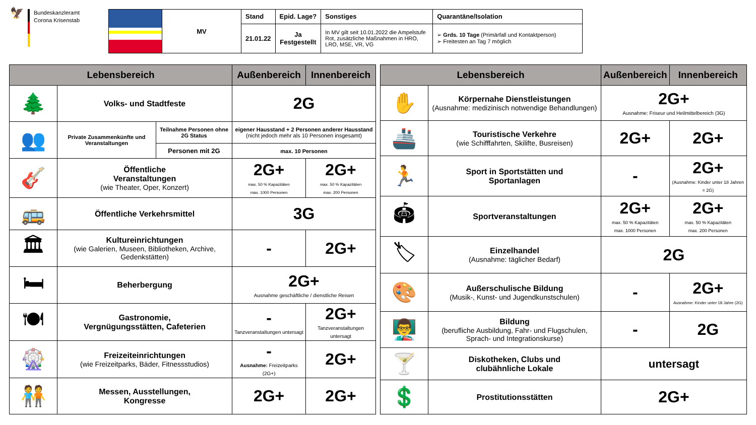🦅
Bundeskanzleramt
Corona Krisenstab
| | MV | Stand | Epid. Lage? | Sonstiges | Quarantäne/Isolation |
| | | 21.01.22 | Ja Festgestellt | In MV gilt seit 10.01.2022 die Ampelstufe Rot, zusätzliche Maßnahmen in HRO, LRO, MSE, VR, VG | ➢ Grds. 10 Tage (Primärfall und Kontaktperson) ➢ Freitesten an Tag 7 möglich |
| Lebensbereich | | | Außenbereich | Innenbereich |
| --- | --- | --- | --- | --- |
| 🌲 | Volks- und Stadtfeste | | 2G | |
| 👥 | Private Zusammenkünfte und Veranstaltungen | Teilnahme Personen ohne 2G Status | eigener Hausstand + 2 Personen anderer Hausstand (nicht jedoch mehr als 10 Personen insgesamt) | |
| | | Personen mit 2G | max. 10 Personen | |
| 🎸 | Öffentliche Veranstaltungen (wie Theater, Oper, Konzert) | | 2G+ max. 50 % Kapazitäten max. 1000 Personen | 2G+ max. 50 % Kapazitäten max. 200 Personen |
| 🚌 | Öffentliche Verkehrsmittel | | 3G | |
| 🏛 | Kultureinrichtungen (wie Galerien, Museen, Bibliotheken, Archive, Gedenkstätten) | | - | 2G+ |
| 🛏 | Beherbergung | | 2G+ Ausnahme geschäftliche / dienstliche Reisen | |
| 🍽 | Gastronomie, Vergnügungsstätten, Cafeterien | | - Tanzveranstaltungen untersagt | 2G+ Tanzveranstaltungen untersagt |
| 🎡 | Freizeiteinrichtungen (wie Freizeitparks, Bäder, Fitnessstudios) | | - Ausnahme: Freizeitparks (2G+) | 2G+ |
| 🧑‍🤝‍🧑 | Messen, Ausstellungen, Kongresse | | 2G+ | 2G+ |
| Lebensbereich | | Außenbereich | Innenbereich |
| --- | --- | --- | --- |
| ✋ | Körpernahe Dienstleistungen (Ausnahme: medizinisch notwendige Behandlungen) | 2G+ Ausnahme: Friseur und Heilmittelbereich (3G) | |
| 🚢 | Touristische Verkehre (wie Schifffahrten, Skilifte, Busreisen) | 2G+ | 2G+ |
| 🏃 | Sport in Sportstätten und Sportanlagen | - | 2G+ (Ausnahme: Kinder unter 18 Jahren = 2G) |
| 🏟 | Sportveranstaltungen | 2G+ max. 50 % Kapazitäten max. 1000 Personen | 2G+ max. 50 % Kapazitäten max. 200 Personen |
| 🏷 | Einzelhandel (Ausnahme: täglicher Bedarf) | 2G | |
| 🎨 | Außerschulische Bildung (Musik-, Kunst- und Jugendkunstschulen) | - | 2G+ Ausnahme: Kinder unter 18 Jahre (2G) |
| 👨‍🏫 | Bildung (berufliche Ausbildung, Fahr- und Flugschulen, Sprach- und Integrationskurse) | - | 2G |
| 🍸 | Diskotheken, Clubs und clubähnliche Lokale | untersagt | |
| 💲 | Prostitutionsstätten | 2G+ | |